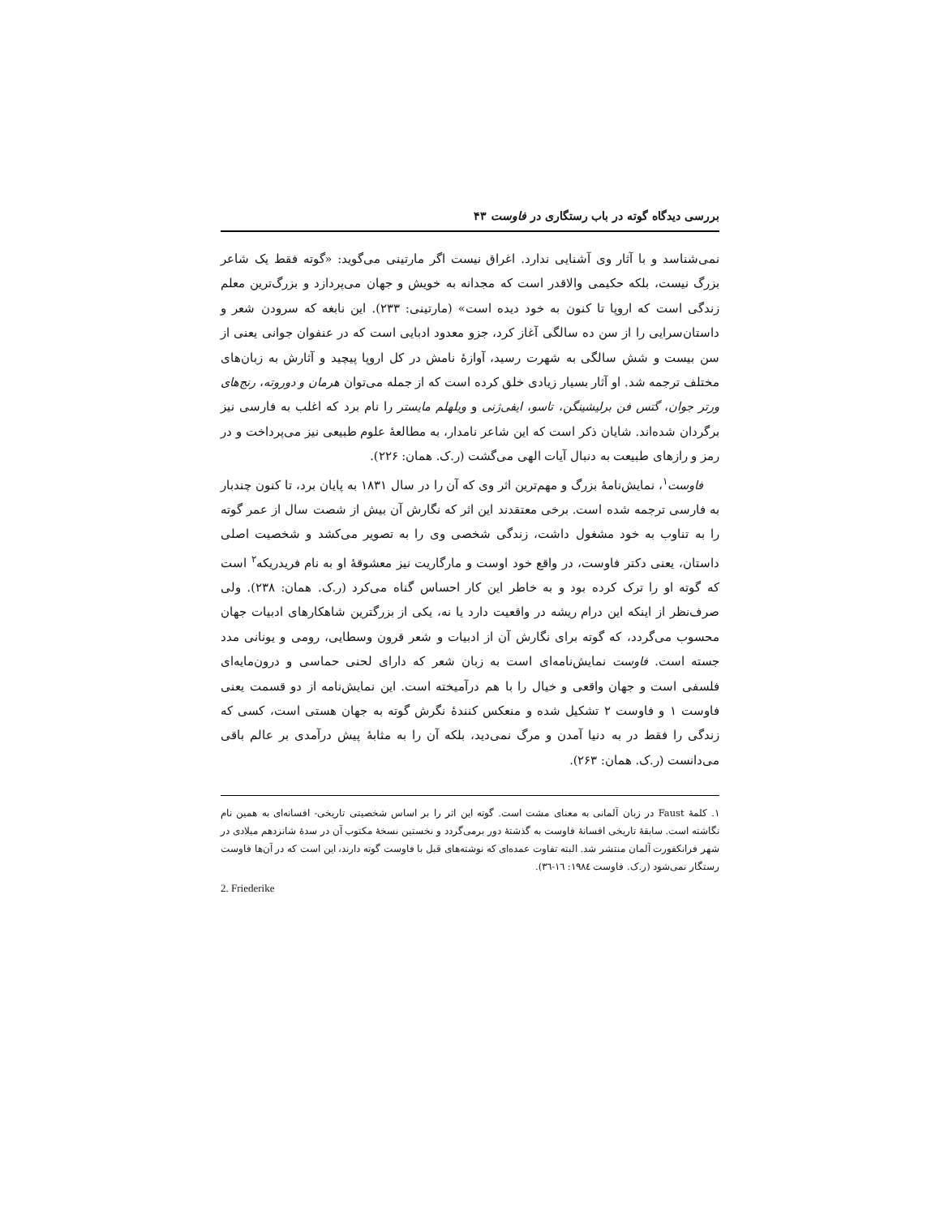بررسی دیدگاه گوته در باب رستگاری در فاوست ۴۳
نمی‌شناسد و با آثار وی آشنایی ندارد. اغراق نیست اگر مارتینی می‌گوید: «گوته فقط یک شاعر بزرگ نیست، بلکه حکیمی والاقدر است که مجدانه به خویش و جهان می‌پردازد و بزرگ‌ترین معلم زندگی است که اروپا تا کنون به خود دیده است» (مارتینی: ۲۳۳). این نابغه که سرودن شعر و داستان‌سرایی را از سن ده سالگی آغاز کرد، جزو معدود ادبایی است که در عنفوان جوانی یعنی از سن بیست و شش سالگی به شهرت رسید، آوازهٔ نامش در کل اروپا پیچید و آثارش به زبان‌های مختلف ترجمه شد. او آثار بسیار زیادی خلق کرده است که از جمله می‌توان هرمان و دوروته، رنج‌های ورتر جوان، گتس فن برلیشینگن، تاسو، ایفی‌ژنی و ویلهلم مایستر را نام برد که اغلب به فارسی نیز برگردان شده‌اند. شایان ذکر است که این شاعر نامدار، به مطالعهٔ علوم طبیعی نیز می‌پرداخت و در رمز و رازهای طبیعت به دنبال آیات الهی می‌گشت (ر.ک. همان: ۲۲۶).
فاوست<sup>۱</sup>، نمایش‌نامهٔ بزرگ و مهم‌ترین اثر وی که آن را در سال ۱۸۳۱ به پایان برد، تا کنون چندبار به فارسی ترجمه شده است. برخی معتقدند این اثر که نگارش آن بیش از شصت سال از عمر گوته را به تناوب به خود مشغول داشت، زندگی شخصی وی را به تصویر می‌کشد و شخصیت اصلی داستان، یعنی دکتر فاوست، در واقع خود اوست و مارگاریت نیز معشوقهٔ او به نام فریدریکه<sup>۲</sup> است که گوته او را ترک کرده بود و به خاطر این کار احساس گناه می‌کرد (ر.ک. همان: ۲۳۸). ولی صرف‌نظر از اینکه این درام ریشه در واقعیت دارد یا نه، یکی از بزرگترین شاهکارهای ادبیات جهان محسوب می‌گردد، که گوته برای نگارش آن از ادبیات و شعر قرون وسطایی، رومی و یونانی مدد جسته است. فاوست نمایش‌نامه‌ای است به زبان شعر که دارای لحنی حماسی و درون‌مایه‌ای فلسفی است و جهان واقعی و خیال را با هم درآمیخته است. این نمایش‌نامه از دو قسمت یعنی فاوست ۱ و فاوست ۲ تشکیل شده و منعکس کنندهٔ نگرش گوته به جهان هستی است، کسی که زندگی را فقط در به دنیا آمدن و مرگ نمی‌دید، بلکه آن را به مثابهٔ پیش درآمدی بر عالم باقی می‌دانست (ر.ک. همان: ۲۶۳).
۱. کلمهٔ Faust در زبان آلمانی به معنای مشت است. گوته این اثر را بر اساس شخصیتی تاریخی- افسانه‌ای به همین نام نگاشته است. سابقهٔ تاریخی افسانهٔ فاوست به گذشتهٔ دور برمی‌گردد و نخستین نسخهٔ مکتوب آن در سدهٔ شانزدهم میلادی در شهر فرانکفورت آلمان منتشر شد. البته تفاوت عمده‌ای که نوشته‌های قبل با فاوست گوته دارند، این است که در آن‌ها فاوست رستگار نمی‌شود (ر.ک. فاوست ۱۹۸٤: ۱٦-۳٦).
2. Friederike